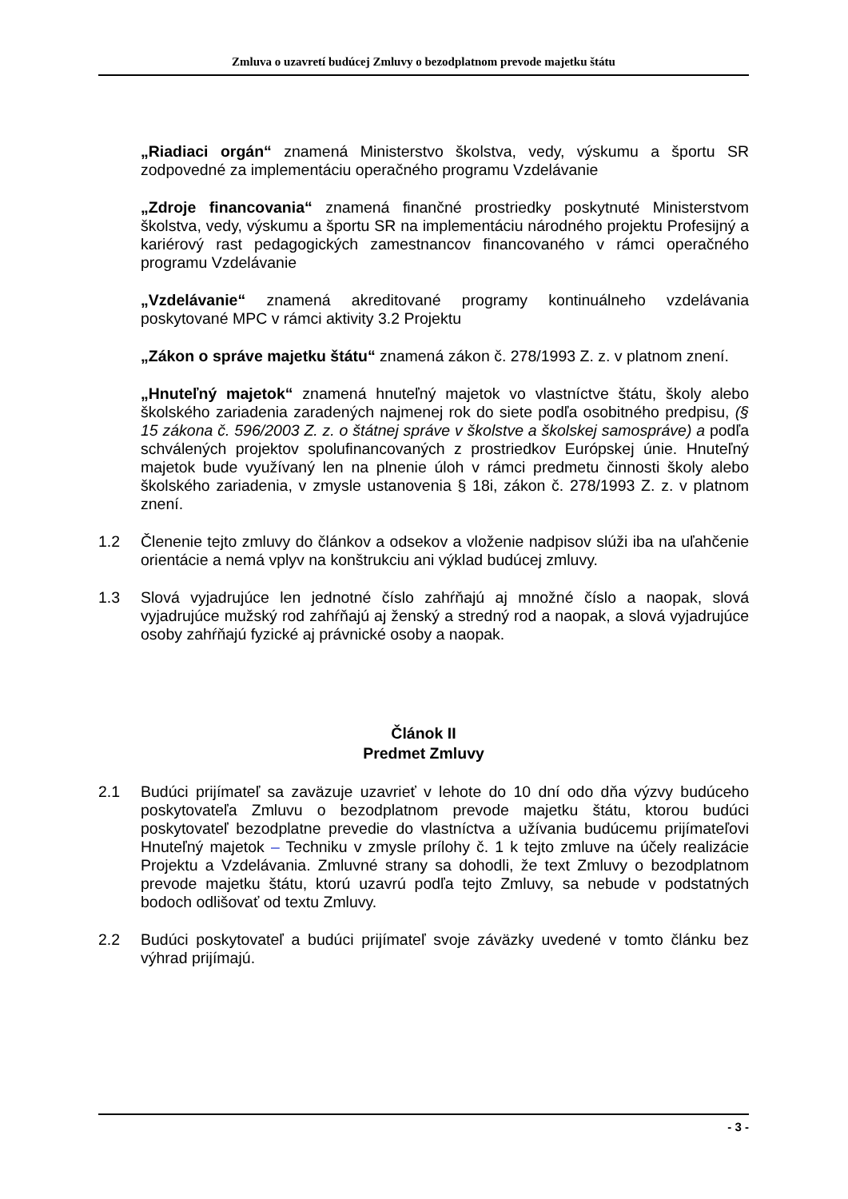Zmluva o uzavretí budúcej Zmluvy o bezodplatnom prevode majetku štátu
„Riadiaci orgán“ znamená Ministerstvo školstva, vedy, výskumu a športu SR zodpovedné za implementáciu operačného programu Vzdelávanie
„Zdroje financovania“ znamená finančné prostriedky poskytnuté Ministerstvom školstva, vedy, výskumu a športu SR na implementáciu národného projektu Profesijný a kariérový rast pedagogických zamestnancov financovaného v rámci operačného programu Vzdelávanie
„Vzdelávanie“ znamená akreditované programy kontinuálneho vzdelávania poskytované MPC v rámci aktivity 3.2 Projektu
„Zákon o správe majetku štátu“ znamená zákon č. 278/1993 Z. z. v platnom znení.
„Hnuteľný majetok“ znamená hnuteľný majetok vo vlastníctve štátu, školy alebo školského zariadenia zaradených najmenej rok do siete podľa osobitného predpisu, (§ 15 zákona č. 596/2003 Z. z. o štátnej správe v školstve a školskej samospráve) a podľa schválených projektov spolufinancovaných z prostriedkov Európskej únie. Hnuteľný majetok bude využívaný len na plnenie úloh v rámci predmetu činnosti školy alebo školského zariadenia, v zmysle ustanovenia § 18i, zákon č. 278/1993 Z. z. v platnom znení.
1.2 Členenie tejto zmluvy do článkov a odsekov a vloženie nadpisov slúži iba na uľahčenie orientácie a nemá vplyv na konštrukciu ani výklad budúcej zmluvy.
1.3 Slová vyjadrujúce len jednotné číslo zahŕňajú aj množné číslo a naopak, slová vyjadrujúce mužský rod zahŕňajú aj ženský a stredný rod a naopak, a slová vyjadrujúce osoby zahŕňajú fyzické aj právnické osoby a naopak.
Článok II
Predmet Zmluvy
2.1 Budúci prijímateľ sa zaväzuje uzavrieť v lehote do 10 dní odo dňa výzvy budúceho poskytovateľa Zmluvu o bezodplatnom prevode majetku štátu, ktorou budúci poskytovateľ bezodplatne prevedie do vlastníctva a užívania budúcemu prijímateľovi Hnuteľný majetok – Techniku v zmysle prílohy č. 1 k tejto zmluve na účely realizácie Projektu a Vzdelávania. Zmluvné strany sa dohodli, že text Zmluvy o bezodplatnom prevode majetku štátu, ktorú uzavrú podľa tejto Zmluvy, sa nebude v podstatných bodoch odlišovať od textu Zmluvy.
2.2 Budúci poskytovateľ a budúci prijímateľ svoje záväzky uvedené v tomto článku bez výhrad prijímajú.
- 3 -